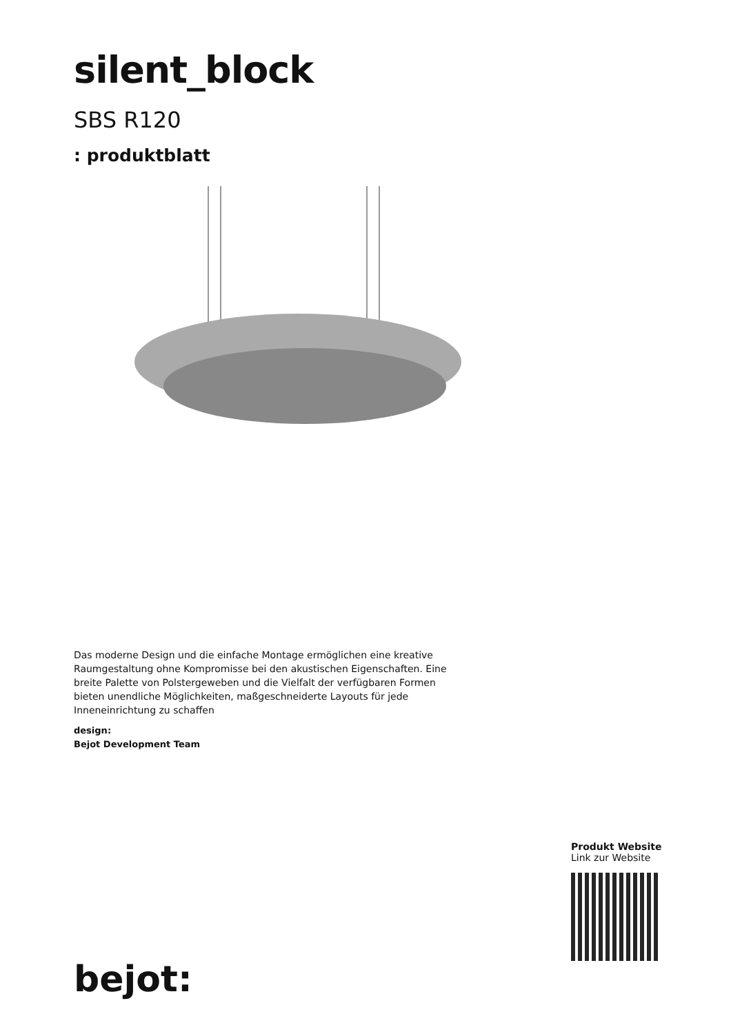silent_block
SBS R120
: produktblatt
Das moderne Design und die einfache Montage ermöglichen eine kreative Raumgestaltung ohne Kompromisse bei den akustischen Eigenschaften. Eine breite Palette von Polstergeweben und die Vielfalt der verfügbaren Formen bieten unendliche Möglichkeiten, maßgeschneiderte Layouts für jede Inneneinrichtung zu schaffen
design:
Bejot Development Team
Produkt Website
Link zur Website
bejot: